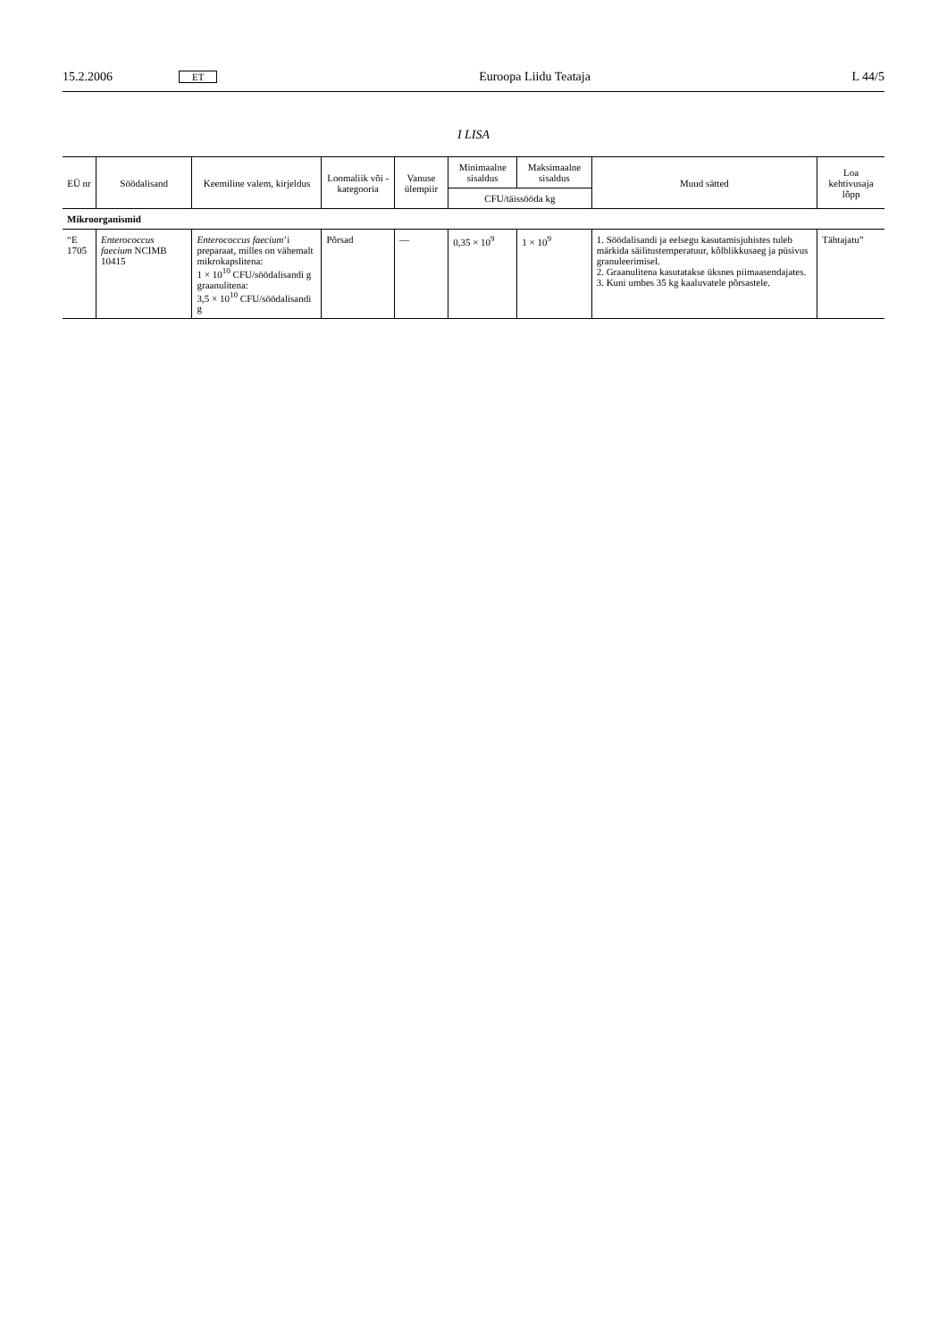15.2.2006 ET Euroopa Liidu Teataja L 44/5
I LISA
| EÜ nr | Söödalisand | Keemiline valem, kirjeldus | Loomaliik või -kategooria | Vanuse ülempiir | Minimaalne sisaldus | Maksimaalne sisaldus | Muud sätted | Loa kehtivusaja lõpp |
| --- | --- | --- | --- | --- | --- | --- | --- | --- |
| | | | | | CFU/täissööda kg | | | |
| Mikroorganismid | | | | | | | | |
| “E 1705 | Enterococcus faecium NCIMB 10415 | Enterococcus faecium ’i preparaat, milles on vähemalt mikrokapslitena: 1 × 10<sup>10</sup> CFU/söödalisandi g graanulitena: 3,5 × 10<sup>10</sup> CFU/söödalisandi g | Põrsad | — | 0,35 × 10<sup>9</sup> | 1 × 10<sup>9</sup> | 1. Söödalisandi ja eelsegu kasutamisjuhistes tuleb märkida säilitustemperatuur, kõlblikkusaeg ja püsivus granuleerimisel. 2. Graanulitena kasutatakse üksnes piimaasendajates. 3. Kuni umbes 35 kg kaaluvatele põrsastele. | Tähtajatu” |